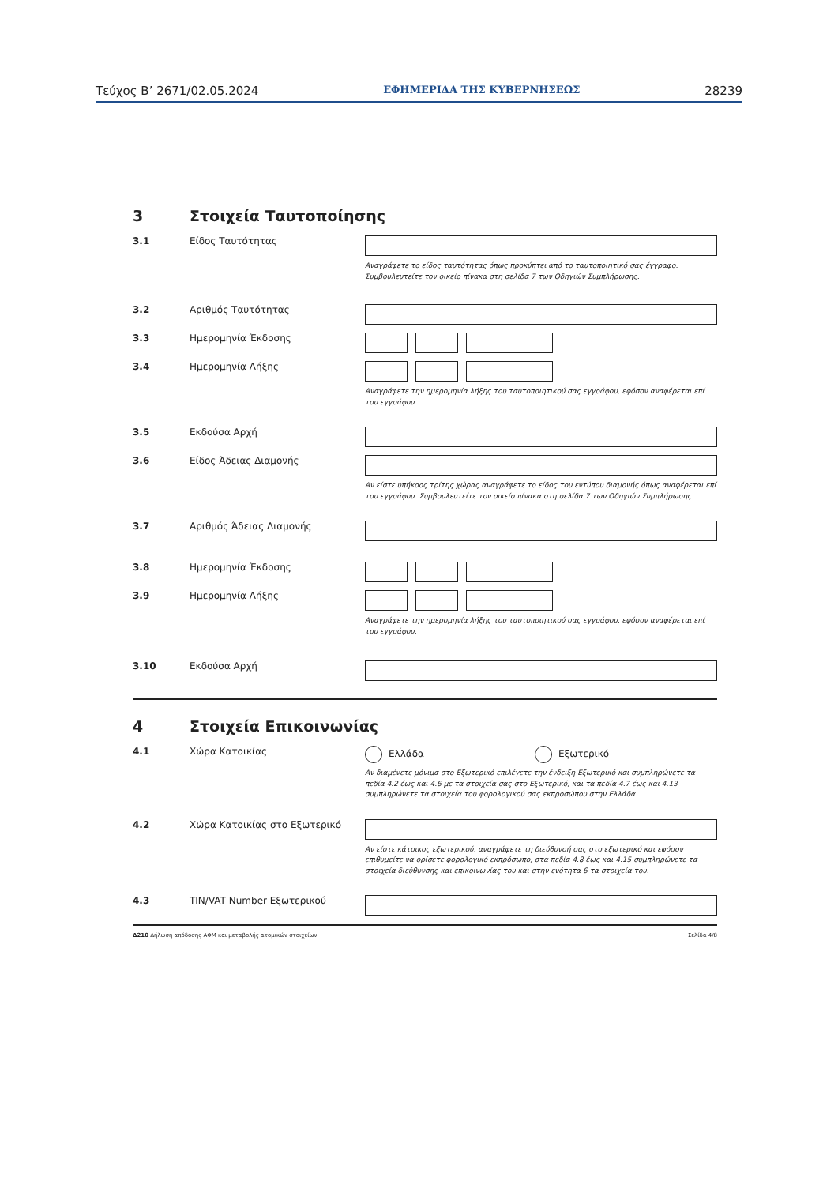Τεύχος Β’ 2671/02.05.2024 ΕΦΗΜΕΡΙΔΑ ΤΗΣ ΚΥΒΕΡΝΗΣΕΩΣ 28239
3 Στοιχεία Ταυτοποίησης
3.1 Είδος Ταυτότητας
Αναγράφετε το είδος ταυτότητας όπως προκύπτει από το ταυτοποιητικό σας έγγραφο.
Συμβουλευτείτε τον οικείο πίνακα στη σελίδα 7 των Οδηγιών Συμπλήρωσης.
3.2 Αριθμός Ταυτότητας
3.3 Ημερομηνία Έκδοσης
3.4 Ημερομηνία Λήξης
Αναγράφετε την ημερομηνία λήξης του ταυτοποιητικού σας εγγράφου, εφόσον αναφέρεται επί
του εγγράφου.
3.5 Εκδούσα Αρχή
3.6 Είδος Άδειας Διαμονής
Αν είστε υπήκοος τρίτης χώρας αναγράφετε το είδος του εντύπου διαμονής όπως αναφέρεται επί
του εγγράφου. Συμβουλευτείτε τον οικείο πίνακα στη σελίδα 7 των Οδηγιών Συμπλήρωσης.
3.7 Αριθμός Άδειας Διαμονής
3.8 Ημερομηνία Έκδοσης
3.9 Ημερομηνία Λήξης
Αναγράφετε την ημερομηνία λήξης του ταυτοποιητικού σας εγγράφου, εφόσον αναφέρεται επί
του εγγράφου.
3.10 Εκδούσα Αρχή
4 Στοιχεία Επικοινωνίας
4.1 Χώρα Κατοικίας Ελλάδα Εξωτερικό
Αν διαμένετε μόνιμα στο Εξωτερικό επιλέγετε την ένδειξη Εξωτερικό και συμπληρώνετε τα
πεδία 4.2 έως και 4.6 με τα στοιχεία σας στο Εξωτερικό, και τα πεδία 4.7 έως και 4.13
συμπληρώνετε τα στοιχεία του φορολογικού σας εκπροσώπου στην Ελλάδα.
4.2 Χώρα Κατοικίας στο Εξωτερικό
Αν είστε κάτοικος εξωτερικού, αναγράφετε τη διεύθυνσή σας στο εξωτερικό και εφόσον
επιθυμείτε να ορίσετε φορολογικό εκπρόσωπο, στα πεδία 4.8 έως και 4.15 συμπληρώνετε τα
στοιχεία διεύθυνσης και επικοινωνίας του και στην ενότητα 6 τα στοιχεία του.
4.3 TIN/VAT Number Εξωτερικού
Δ210 Δήλωση απόδοσης ΑΦΜ και μεταβολής ατομικών στοιχείων Σελίδα 4/8